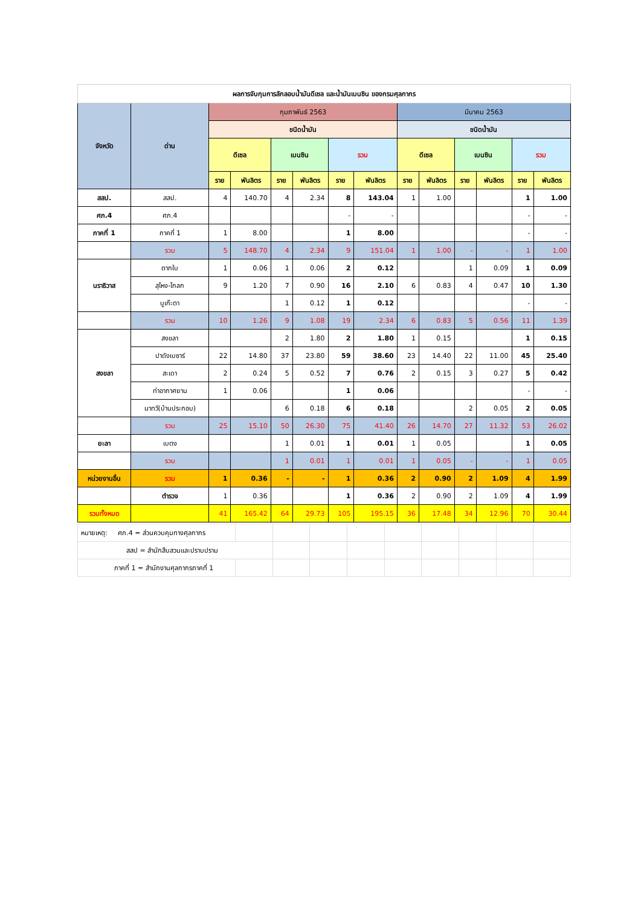| ผลการจับกุมการลักลอบน้ำมันดีเซล และน้ำมันเบนซิน ของกรมศุลกากร | | | | | | | | | | | | | |
| จังหวัด | ด่าน | กุมภาพันธ์ 2563 | | | | | | มีนาคม 2563 | | | | | |
| | | ชนิดน้ำมัน | | | | | | ชนิดน้ำมัน | | | | | |
| | | ดีเซล | | เบนซิน | | รวม | | ดีเซล | | เบนซิน | | รวม | |
| | | ราย | พันลิตร | ราย | พันลิตร | ราย | พันลิตร | ราย | พันลิตร | ราย | พันลิตร | ราย | พันลิตร |
| สสป. | สสป. | 4 | 140.70 | 4 | 2.34 | 8 | 143.04 | 1 | 1.00 | | | 1 | 1.00 |
| ศภ.4 | ศภ.4 | | | | | - | - | | | | | - | - |
| ภาคที่ 1 | ภาคที่ 1 | 1 | 8.00 | | | 1 | 8.00 | | | | | - | - |
| | รวม | 5 | 148.70 | 4 | 2.34 | 9 | 151.04 | 1 | 1.00 | - | - | 1 | 1.00 |
| นราธิวาส | ตากใบ | 1 | 0.06 | 1 | 0.06 | 2 | 0.12 | | | 1 | 0.09 | 1 | 0.09 |
| | สุไหง-โกลก | 9 | 1.20 | 7 | 0.90 | 16 | 2.10 | 6 | 0.83 | 4 | 0.47 | 10 | 1.30 |
| | บูเก๊ะตา | | | 1 | 0.12 | 1 | 0.12 | | | | | - | - |
| | รวม | 10 | 1.26 | 9 | 1.08 | 19 | 2.34 | 6 | 0.83 | 5 | 0.56 | 11 | 1.39 |
| สงขลา | สงขลา | | | 2 | 1.80 | 2 | 1.80 | 1 | 0.15 | | | 1 | 0.15 |
| | ปาดังเบซาร์ | 22 | 14.80 | 37 | 23.80 | 59 | 38.60 | 23 | 14.40 | 22 | 11.00 | 45 | 25.40 |
| | สะเดา | 2 | 0.24 | 5 | 0.52 | 7 | 0.76 | 2 | 0.15 | 3 | 0.27 | 5 | 0.42 |
| | ท่าอากาศยาน | 1 | 0.06 | | | 1 | 0.06 | | | | | - | - |
| | นาทวี(บ้านประกอบ) | | | 6 | 0.18 | 6 | 0.18 | | | 2 | 0.05 | 2 | 0.05 |
| | รวม | 25 | 15.10 | 50 | 26.30 | 75 | 41.40 | 26 | 14.70 | 27 | 11.32 | 53 | 26.02 |
| ยะลา | เบตง | | | 1 | 0.01 | 1 | 0.01 | 1 | 0.05 | | | 1 | 0.05 |
| | รวม | | | 1 | 0.01 | 1 | 0.01 | 1 | 0.05 | - | - | 1 | 0.05 |
| หน่วยงานอื่น | รวม | 1 | 0.36 | - | - | 1 | 0.36 | 2 | 0.90 | 2 | 1.09 | 4 | 1.99 |
| | ตำรวจ | 1 | 0.36 | | | 1 | 0.36 | 2 | 0.90 | 2 | 1.09 | 4 | 1.99 |
| รวมทั้งหมด | | 41 | 165.42 | 64 | 29.73 | 105 | 195.15 | 36 | 17.48 | 34 | 12.96 | 70 | 30.44 |
| หมายเหตุ: ศภ.4 = ส่วนควบคุมทางศุลกากร | | | | | | | | | |
| สสป = สำนักสืบสวนและปราบปราม | | | | | | | | | |
| ภาคที่ 1 = สำนักงานศุลกากรภาคที่ 1 | | | | | | | | | |